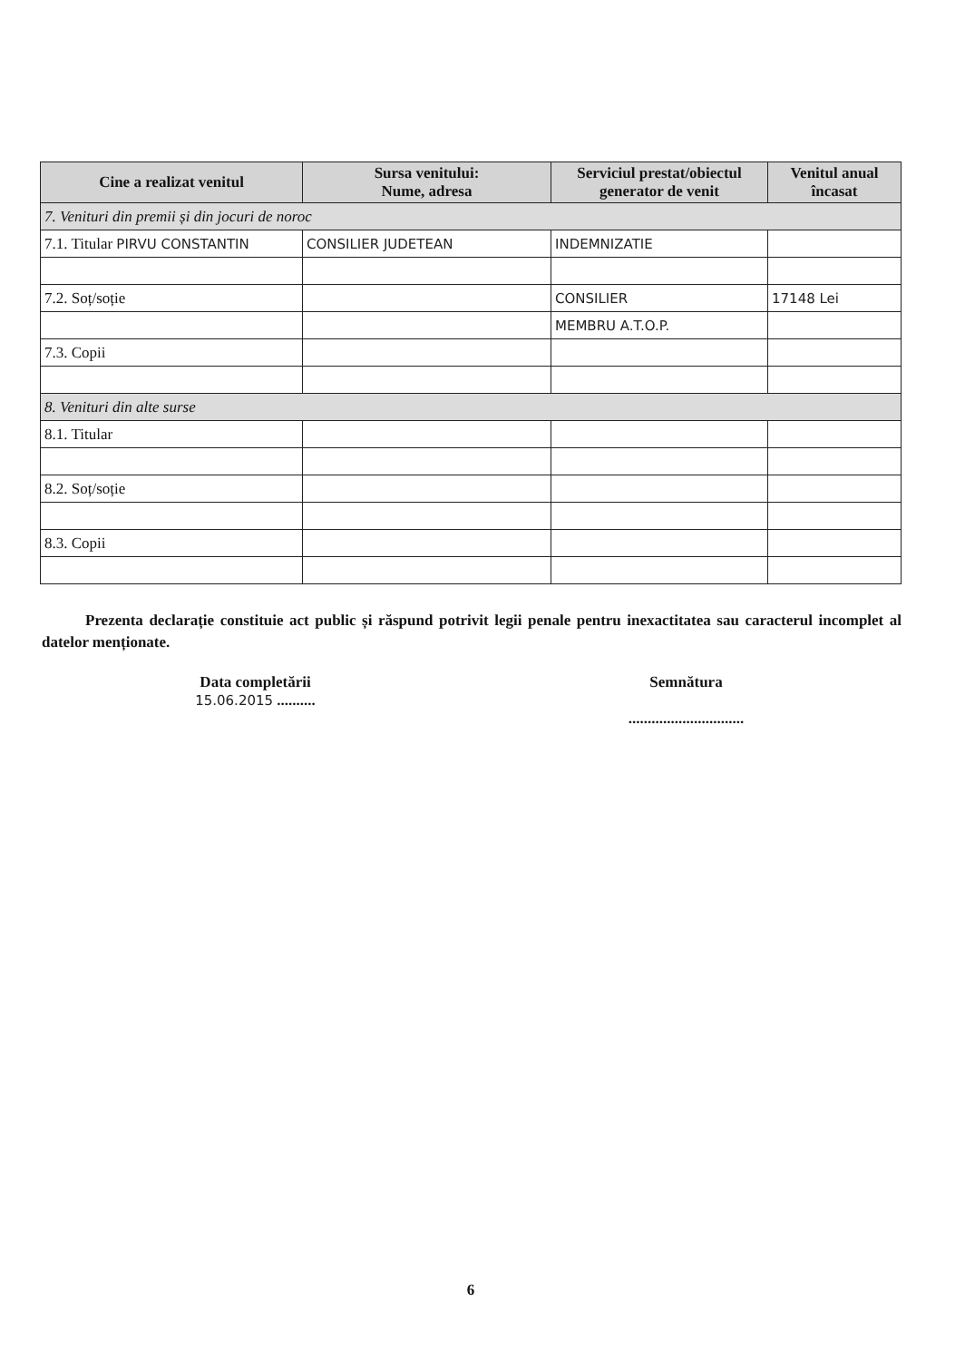| Cine a realizat venitul | Sursa venitului: Nume, adresa | Serviciul prestat/obiectul generator de venit | Venitul anual încasat |
| --- | --- | --- | --- |
| 7. Venituri din premii și din jocuri de noroc | | | |
| 7.1. Titular PIRVU CONSTANTIN | CONSILIER JUDETEAN | INDEMNIZATIE | |
| 7.2. Soț/soție | | CONSILIER | 17148 Lei |
| | | MEMBRU A.T.O.P. | |
| 7.3. Copii | | | |
| 8. Venituri din alte surse | | | |
| 8.1. Titular | | | |
| 8.2. Soț/soție | | | |
| 8.3. Copii | | | |
Prezenta declarație constituie act public și răspund potrivit legii penale pentru inexactitatea sau caracterul incomplet al datelor menționate.
Data completării
15.06.2015 ..........
Semnătura
..............................
6